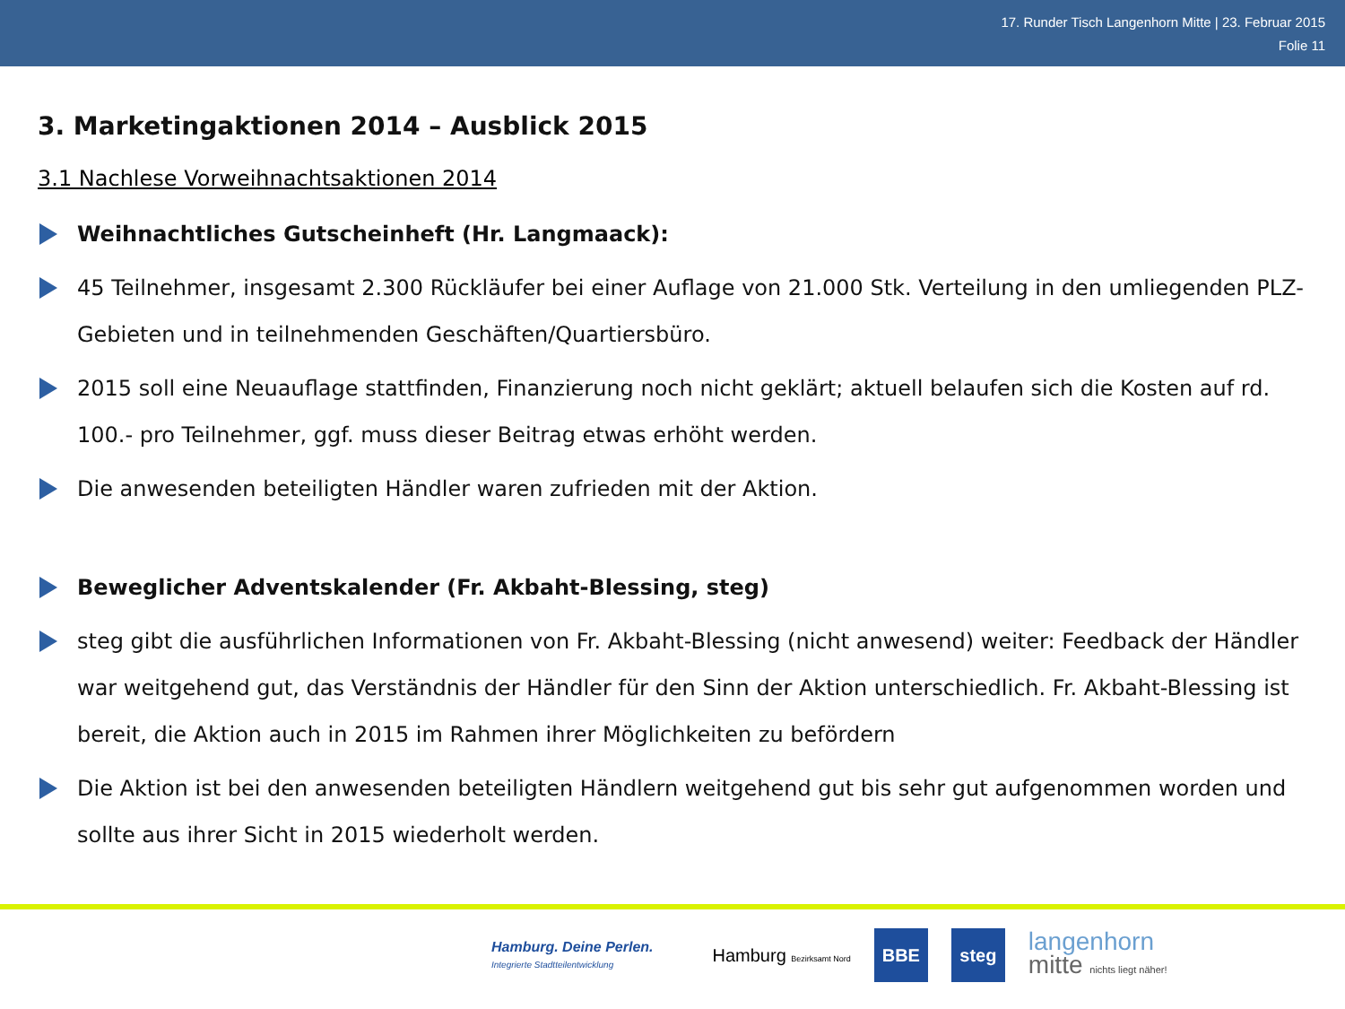17. Runder Tisch Langenhorn Mitte | 23. Februar 2015
Folie 11
3. Marketingaktionen 2014 – Ausblick 2015
3.1 Nachlese Vorweihnachtsaktionen 2014
Weihnachtliches Gutscheinheft (Hr. Langmaack):
45 Teilnehmer, insgesamt 2.300 Rückläufer bei einer Auflage von 21.000 Stk. Verteilung in den umliegenden PLZ-Gebieten und in teilnehmenden Geschäften/Quartiersbüro.
2015 soll eine Neuauflage stattfinden, Finanzierung noch nicht geklärt; aktuell belaufen sich die Kosten auf rd. 100.- pro Teilnehmer, ggf. muss dieser Beitrag etwas erhöht werden.
Die anwesenden beteiligten Händler waren zufrieden mit der Aktion.
Beweglicher Adventskalender (Fr. Akbaht-Blessing, steg)
steg gibt die ausführlichen Informationen von Fr. Akbaht-Blessing (nicht anwesend) weiter: Feedback der Händler war weitgehend gut, das Verständnis der Händler für den Sinn der Aktion unterschiedlich. Fr. Akbaht-Blessing ist bereit, die Aktion auch in 2015 im Rahmen ihrer Möglichkeiten zu befördern
Die Aktion ist bei den anwesenden beteiligten Händlern weitgehend gut bis sehr gut aufgenommen worden und sollte aus ihrer Sicht in 2015 wiederholt werden.
Hamburg. Deine Perlen.
Integrierte Stadtteilentwicklung
Hamburg Bezirksamt Nord
BBE steg
langenhorn
mitte nichts liegt näher!